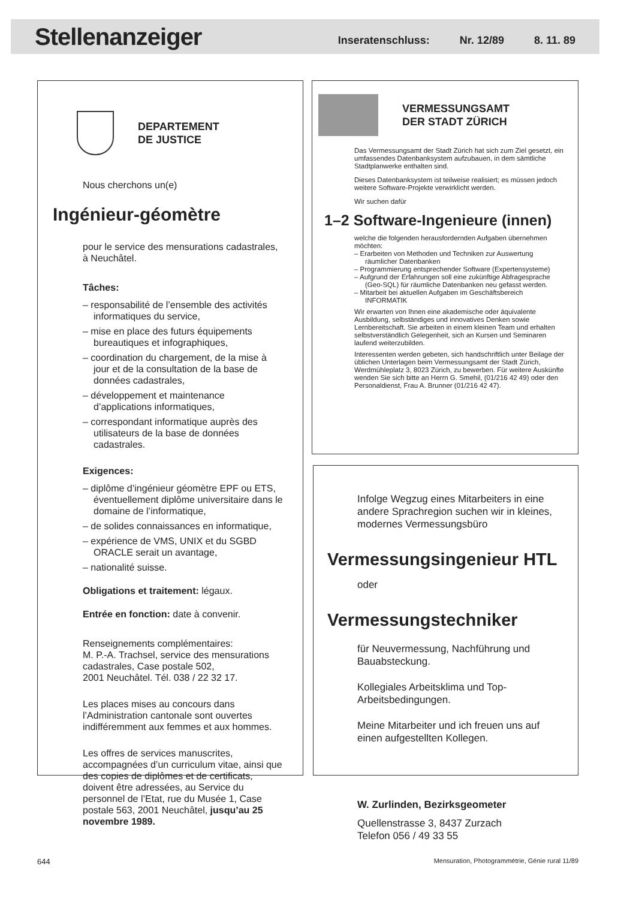Stellenanzeiger
Inseratenschluss: Nr. 12/89 8. 11. 89
DEPARTEMENT
DE JUSTICE
Nous cherchons un(e)
Ingénieur-géomètre
pour le service des mensurations cadastrales, à Neuchâtel.
Tâches:
– responsabilité de l’ensemble des activités informatiques du service,
– mise en place des futurs équipements bureautiques et infographiques,
– coordination du chargement, de la mise à jour et de la consultation de la base de données cadastrales,
– développement et maintenance d’applications informatiques,
– correspondant informatique auprès des utilisateurs de la base de données cadastrales.
Exigences:
– diplôme d’ingénieur géomètre EPF ou ETS, éventuellement diplôme universitaire dans le domaine de l’informatique,
– de solides connaissances en informatique,
– expérience de VMS, UNIX et du SGBD ORACLE serait un avantage,
– nationalité suisse.
Obligations et traitement: légaux.
Entrée en fonction: date à convenir.
Renseignements complémentaires:
M. P.-A. Trachsel, service des mensurations cadastrales, Case postale 502,
2001 Neuchâtel. Tél. 038 / 22 32 17.
Les places mises au concours dans l’Administration cantonale sont ouvertes indifféremment aux femmes et aux hommes.
Les offres de services manuscrites, accompagnées d’un curriculum vitae, ainsi que des copies de diplômes et de certificats, doivent être adressées, au Service du personnel de l’Etat, rue du Musée 1, Case postale 563, 2001 Neuchâtel, jusqu’au 25 novembre 1989.
VERMESSUNGSAMT
DER STADT ZÜRICH
Das Vermessungsamt der Stadt Zürich hat sich zum Ziel gesetzt, ein umfassendes Datenbanksystem aufzubauen, in dem sämtliche Stadtplanwerke enthalten sind.
Dieses Datenbanksystem ist teilweise realisiert; es müssen jedoch weitere Software-Projekte verwirklicht werden.
Wir suchen dafür
1–2 Software-Ingenieure (innen)
welche die folgenden herausfordernden Aufgaben übernehmen möchten:
– Erarbeiten von Methoden und Techniken zur Auswertung räumlicher Datenbanken
– Programmierung entsprechender Software (Expertensysteme)
– Aufgrund der Erfahrungen soll eine zukünftige Abfragesprache (Geo-SQL) für räumliche Datenbanken neu gefasst werden.
– Mitarbeit bei aktuellen Aufgaben im Geschäftsbereich INFORMATIK
Wir erwarten von Ihnen eine akademische oder äquivalente Ausbildung, selbständiges und innovatives Denken sowie Lernbereitschaft. Sie arbeiten in einem kleinen Team und erhalten selbstverständlich Gelegenheit, sich an Kursen und Seminaren laufend weiterzubilden.
Interessenten werden gebeten, sich handschriftlich unter Beilage der üblichen Unterlagen beim Vermessungsamt der Stadt Zürich, Werdmühleplatz 3, 8023 Zürich, zu bewerben. Für weitere Auskünfte wenden Sie sich bitte an Herrn G. Smehil, (01/216 42 49) oder den Personaldienst, Frau A. Brunner (01/216 42 47).
Infolge Wegzug eines Mitarbeiters in eine andere Sprachregion suchen wir in kleines, modernes Vermessungsbüro
Vermessungsingenieur HTL
oder
Vermessungstechniker
für Neuvermessung, Nachführung und Bauabsteckung.
Kollegiales Arbeitsklima und Top-Arbeitsbedingungen.
Meine Mitarbeiter und ich freuen uns auf einen aufgestellten Kollegen.
W. Zurlinden, Bezirksgeometer
Quellenstrasse 3, 8437 Zurzach
Telefon 056 / 49 33 55
644
Mensuration, Photogrammétrie, Génie rural 11/89